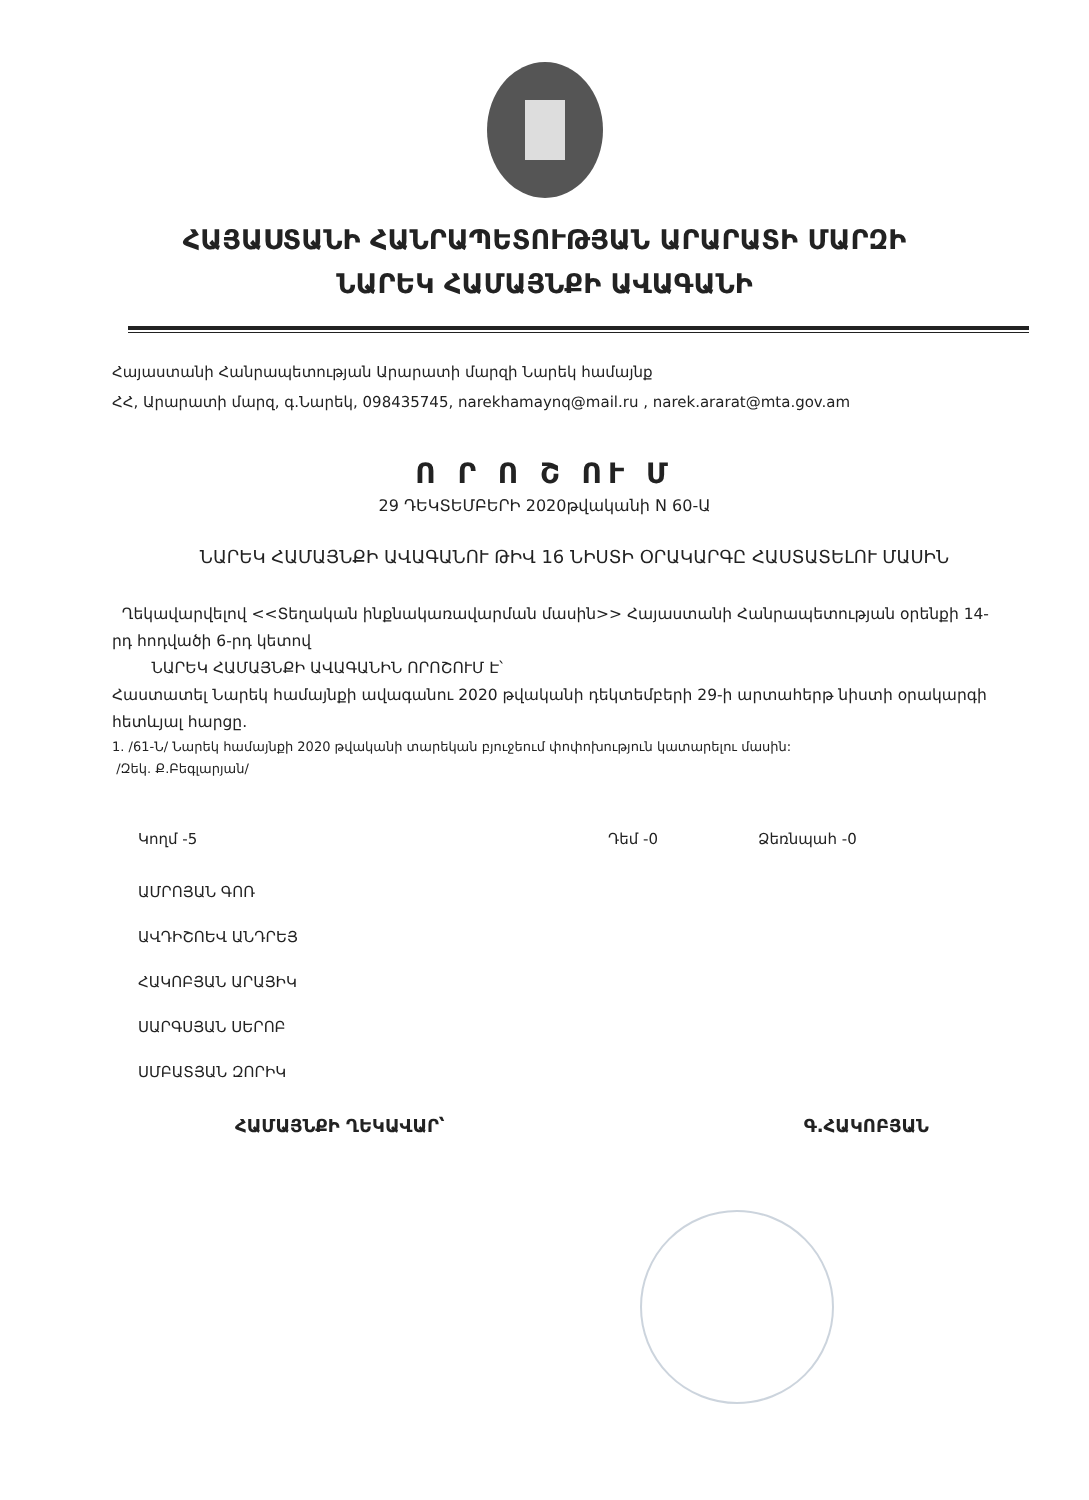ՀԱՅԱՍՏԱՆԻ ՀԱՆՐԱՊԵՏՈՒԹՅԱՆ ԱՐԱՐԱՏԻ ՄԱՐԶԻ
ՆԱՐԵԿ ՀԱՄԱՅՆՔԻ ԱՎԱԳԱՆԻ
Հայաստանի Հանրապետության Արարատի մարզի Նարեկ համայնք
ՀՀ, Արարատի մարզ, գ.Նարեկ, 098435745, narekhamaynq@mail.ru , narek.ararat@mta.gov.am
Ո Ր Ո Շ ՈՒ Մ
29 ԴԵԿՏԵՄԲԵՐԻ 2020թվականի N 60-Ա
ՆԱՐԵԿ ՀԱՄԱՅՆՔԻ ԱՎԱԳԱՆՈՒ ԹԻՎ 16 ՆԻՍՏԻ ՕՐԱԿԱՐԳԸ ՀԱՍՏԱՏԵԼՈՒ ՄԱՍԻՆ
Ղեկավարվելով <<Տեղական ինքնակառավարման մասին>> Հայաստանի Հանրապետության օրենքի 14-րդ հոդվածի 6-րդ կետով
ՆԱՐԵԿ ՀԱՄԱՅՆՔԻ ԱՎԱԳԱՆԻՆ ՈՐՈՇՈՒՄ Է՝
Հաստատել Նարեկ համայնքի ավագանու 2020 թվականի դեկտեմբերի 29-ի արտահերթ նիստի օրակարգի հետևյալ հարցը.
1. /61-Ն/ Նարեկ համայնքի 2020 թվականի տարեկան բյուջեում փոփոխություն կատարելու մասին:
/Զեկ. Ք.Բեգլարյան/
Կողմ -5 Դեմ -0 Ձեռնպահ -0
ԱՄՐՈՅԱՆ ԳՈՌ
ԱՎԴԻՇՈԵՎ ԱՆԴՐԵՅ
ՀԱԿՈԲՅԱՆ ԱՐԱՅԻԿ
ՍԱՐԳՍՅԱՆ ՍԵՐՈԲ
ՍՄԲԱՏՅԱՆ ԶՈՐԻԿ
ՀԱՄԱՅՆՔԻ ՂԵԿԱՎԱՐ՝ Գ.ՀԱԿՈԲՅԱՆ